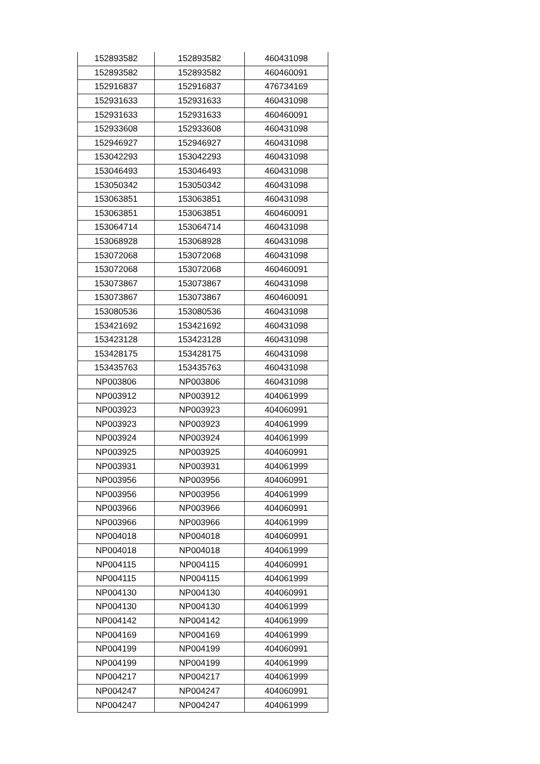| 152893582 | 152893582 | 460431098 |
| 152893582 | 152893582 | 460460091 |
| 152916837 | 152916837 | 476734169 |
| 152931633 | 152931633 | 460431098 |
| 152931633 | 152931633 | 460460091 |
| 152933608 | 152933608 | 460431098 |
| 152946927 | 152946927 | 460431098 |
| 153042293 | 153042293 | 460431098 |
| 153046493 | 153046493 | 460431098 |
| 153050342 | 153050342 | 460431098 |
| 153063851 | 153063851 | 460431098 |
| 153063851 | 153063851 | 460460091 |
| 153064714 | 153064714 | 460431098 |
| 153068928 | 153068928 | 460431098 |
| 153072068 | 153072068 | 460431098 |
| 153072068 | 153072068 | 460460091 |
| 153073867 | 153073867 | 460431098 |
| 153073867 | 153073867 | 460460091 |
| 153080536 | 153080536 | 460431098 |
| 153421692 | 153421692 | 460431098 |
| 153423128 | 153423128 | 460431098 |
| 153428175 | 153428175 | 460431098 |
| 153435763 | 153435763 | 460431098 |
| NP003806 | NP003806 | 460431098 |
| NP003912 | NP003912 | 404061999 |
| NP003923 | NP003923 | 404060991 |
| NP003923 | NP003923 | 404061999 |
| NP003924 | NP003924 | 404061999 |
| NP003925 | NP003925 | 404060991 |
| NP003931 | NP003931 | 404061999 |
| NP003956 | NP003956 | 404060991 |
| NP003956 | NP003956 | 404061999 |
| NP003966 | NP003966 | 404060991 |
| NP003966 | NP003966 | 404061999 |
| NP004018 | NP004018 | 404060991 |
| NP004018 | NP004018 | 404061999 |
| NP004115 | NP004115 | 404060991 |
| NP004115 | NP004115 | 404061999 |
| NP004130 | NP004130 | 404060991 |
| NP004130 | NP004130 | 404061999 |
| NP004142 | NP004142 | 404061999 |
| NP004169 | NP004169 | 404061999 |
| NP004199 | NP004199 | 404060991 |
| NP004199 | NP004199 | 404061999 |
| NP004217 | NP004217 | 404061999 |
| NP004247 | NP004247 | 404060991 |
| NP004247 | NP004247 | 404061999 |